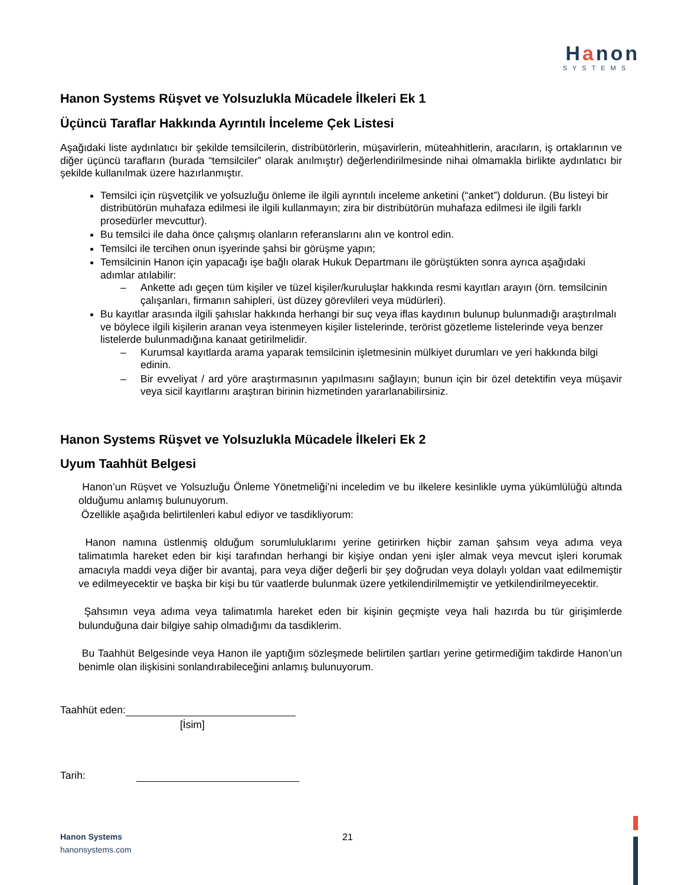Hanon
SYSTEMS
Hanon Systems Rüşvet ve Yolsuzlukla Mücadele İlkeleri Ek 1
Üçüncü Taraflar Hakkında Ayrıntılı İnceleme Çek Listesi
Aşağıdaki liste aydınlatıcı bir şekilde temsilcilerin, distribütörlerin, müşavirlerin, müteahhitlerin, aracıların, iş ortaklarının ve diğer üçüncü tarafların (burada “temsilciler” olarak anılmıştır) değerlendirilmesinde nihai olmamakla birlikte aydınlatıcı bir şekilde kullanılmak üzere hazırlanmıştır.
Temsilci için rüşvetçilik ve yolsuzluğu önleme ile ilgili ayrıntılı inceleme anketini (“anket”) doldurun. (Bu listeyi bir distribütörün muhafaza edilmesi ile ilgili kullanmayın; zira bir distribütörün muhafaza edilmesi ile ilgili farklı prosedürler mevcuttur).
Bu temsilci ile daha önce çalışmış olanların referanslarını alın ve kontrol edin.
Temsilci ile tercihen onun işyerinde şahsi bir görüşme yapın;
Temsilcinin Hanon için yapacağı işe bağlı olarak Hukuk Departmanı ile görüştükten sonra ayrıca aşağıdaki adımlar atılabilir:
– Ankette adı geçen tüm kişiler ve tüzel kişiler/kuruluşlar hakkında resmi kayıtları arayın (örn. temsilcinin çalışanları, firmanın sahipleri, üst düzey görevlileri veya müdürleri).
Bu kayıtlar arasında ilgili şahıslar hakkında herhangi bir suç veya iflas kaydının bulunup bulunmadığı araştırılmalı ve böylece ilgili kişilerin aranan veya istenmeyen kişiler listelerinde, terörist gözetleme listelerinde veya benzer listelerde bulunmadığına kanaat getirilmelidir.
– Kurumsal kayıtlarda arama yaparak temsilcinin işletmesinin mülkiyet durumları ve yeri hakkında bilgi edinin.
– Bir evveliyat / ard yöre araştırmasının yapılmasını sağlayın; bunun için bir özel detektifin veya müşavir veya sicil kayıtlarını araştıran birinin hizmetinden yararlanabilirsiniz.
Hanon Systems Rüşvet ve Yolsuzlukla Mücadele İlkeleri Ek 2
Uyum Taahhüt Belgesi
Hanon’un Rüşvet ve Yolsuzluğu Önleme Yönetmeliği’ni inceledim ve bu ilkelere kesinlikle uyma yükümlülüğü altında olduğumu anlamış bulunuyorum.
Özellikle aşağıda belirtilenleri kabul ediyor ve tasdikliyorum:
Hanon namına üstlenmiş olduğum sorumluluklarımı yerine getirirken hiçbir zaman şahsım veya adıma veya talimatımla hareket eden bir kişi tarafından herhangi bir kişiye ondan yeni işler almak veya mevcut işleri korumak amacıyla maddi veya diğer bir avantaj, para veya diğer değerli bir şey doğrudan veya dolaylı yoldan vaat edilmemiştir ve edilmeyecektir ve başka bir kişi bu tür vaatlerde bulunmak üzere yetkilendirilmemiştir ve yetkilendirilmeyecektir.
Şahsımın veya adıma veya talimatımla hareket eden bir kişinin geçmişte veya hali hazırda bu tür girişimlerde bulunduğuna dair bilgiye sahip olmadığımı da tasdiklerim.
Bu Taahhüt Belgesinde veya Hanon ile yaptığım sözleşmede belirtilen şartları yerine getirmediğim takdirde Hanon’un benimle olan ilişkisini sonlandırabileceğini anlamış bulunuyorum.
Taahhüt eden:
[İsim]
Tarih:
Hanon Systems 21
hanonsystems.com